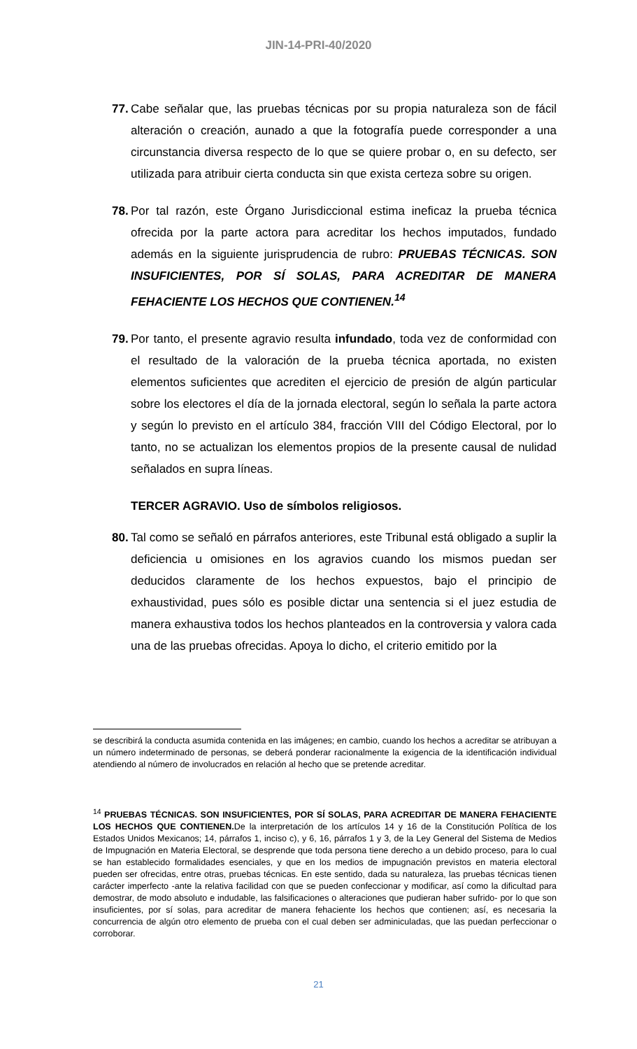JIN-14-PRI-40/2020
77.
Cabe señalar que, las pruebas técnicas por su propia naturaleza son de fácil alteración o creación, aunado a que la fotografía puede corresponder a una circunstancia diversa respecto de lo que se quiere probar o, en su defecto, ser utilizada para atribuir cierta conducta sin que exista certeza sobre su origen.
78.
Por tal razón, este Órgano Jurisdiccional estima ineficaz la prueba técnica ofrecida por la parte actora para acreditar los hechos imputados, fundado además en la siguiente jurisprudencia de rubro: PRUEBAS TÉCNICAS. SON INSUFICIENTES, POR SÍ SOLAS, PARA ACREDITAR DE MANERA FEHACIENTE LOS HECHOS QUE CONTIENEN.<sup>14</sup>
79.
Por tanto, el presente agravio resulta infundado, toda vez de conformidad con el resultado de la valoración de la prueba técnica aportada, no existen elementos suficientes que acrediten el ejercicio de presión de algún particular sobre los electores el día de la jornada electoral, según lo señala la parte actora y según lo previsto en el artículo 384, fracción VIII del Código Electoral, por lo tanto, no se actualizan los elementos propios de la presente causal de nulidad señalados en supra líneas.
TERCER AGRAVIO. Uso de símbolos religiosos.
80.
Tal como se señaló en párrafos anteriores, este Tribunal está obligado a suplir la deficiencia u omisiones en los agravios cuando los mismos puedan ser deducidos claramente de los hechos expuestos, bajo el principio de exhaustividad, pues sólo es posible dictar una sentencia si el juez estudia de manera exhaustiva todos los hechos planteados en la controversia y valora cada una de las pruebas ofrecidas. Apoya lo dicho, el criterio emitido por la
se describirá la conducta asumida contenida en las imágenes; en cambio, cuando los hechos a acreditar se atribuyan a un número indeterminado de personas, se deberá ponderar racionalmente la exigencia de la identificación individual atendiendo al número de involucrados en relación al hecho que se pretende acreditar.
<sup>14</sup> PRUEBAS TÉCNICAS. SON INSUFICIENTES, POR SÍ SOLAS, PARA ACREDITAR DE MANERA FEHACIENTE LOS HECHOS QUE CONTIENEN. De la interpretación de los artículos 14 y 16 de la Constitución Política de los Estados Unidos Mexicanos; 14, párrafos 1, inciso c), y 6, 16, párrafos 1 y 3, de la Ley General del Sistema de Medios de Impugnación en Materia Electoral, se desprende que toda persona tiene derecho a un debido proceso, para lo cual se han establecido formalidades esenciales, y que en los medios de impugnación previstos en materia electoral pueden ser ofrecidas, entre otras, pruebas técnicas. En este sentido, dada su naturaleza, las pruebas técnicas tienen carácter imperfecto -ante la relativa facilidad con que se pueden confeccionar y modificar, así como la dificultad para demostrar, de modo absoluto e indudable, las falsificaciones o alteraciones que pudieran haber sufrido- por lo que son insuficientes, por sí solas, para acreditar de manera fehaciente los hechos que contienen; así, es necesaria la concurrencia de algún otro elemento de prueba con el cual deben ser adminiculadas, que las puedan perfeccionar o corroborar.
21